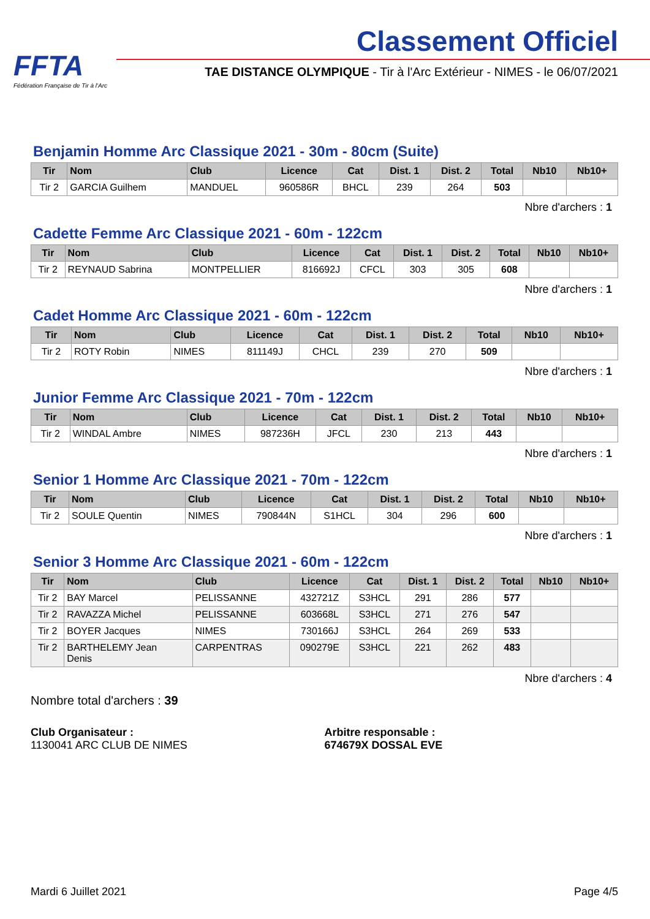FFTA
Fédération Française de Tir à l'Arc
Classement Officiel
TAE DISTANCE OLYMPIQUE - Tir à l'Arc Extérieur - NIMES - le 06/07/2021
Benjamin Homme Arc Classique 2021 - 30m - 80cm (Suite)
| Tir | Nom | Club | Licence | Cat | Dist. 1 | Dist. 2 | Total | Nb10 | Nb10+ |
| --- | --- | --- | --- | --- | --- | --- | --- | --- | --- |
| Tir 2 | GARCIA Guilhem | MANDUEL | 960586R | BHCL | 239 | 264 | 503 | | |
Nbre d'archers : 1
Cadette Femme Arc Classique 2021 - 60m - 122cm
| Tir | Nom | Club | Licence | Cat | Dist. 1 | Dist. 2 | Total | Nb10 | Nb10+ |
| --- | --- | --- | --- | --- | --- | --- | --- | --- | --- |
| Tir 2 | REYNAUD Sabrina | MONTPELLIER | 816692J | CFCL | 303 | 305 | 608 | | |
Nbre d'archers : 1
Cadet Homme Arc Classique 2021 - 60m - 122cm
| Tir | Nom | Club | Licence | Cat | Dist. 1 | Dist. 2 | Total | Nb10 | Nb10+ |
| --- | --- | --- | --- | --- | --- | --- | --- | --- | --- |
| Tir 2 | ROTY Robin | NIMES | 811149J | CHCL | 239 | 270 | 509 | | |
Nbre d'archers : 1
Junior Femme Arc Classique 2021 - 70m - 122cm
| Tir | Nom | Club | Licence | Cat | Dist. 1 | Dist. 2 | Total | Nb10 | Nb10+ |
| --- | --- | --- | --- | --- | --- | --- | --- | --- | --- |
| Tir 2 | WINDAL Ambre | NIMES | 987236H | JFCL | 230 | 213 | 443 | | |
Nbre d'archers : 1
Senior 1 Homme Arc Classique 2021 - 70m - 122cm
| Tir | Nom | Club | Licence | Cat | Dist. 1 | Dist. 2 | Total | Nb10 | Nb10+ |
| --- | --- | --- | --- | --- | --- | --- | --- | --- | --- |
| Tir 2 | SOULE Quentin | NIMES | 790844N | S1HCL | 304 | 296 | 600 | | |
Nbre d'archers : 1
Senior 3 Homme Arc Classique 2021 - 60m - 122cm
| Tir | Nom | Club | Licence | Cat | Dist. 1 | Dist. 2 | Total | Nb10 | Nb10+ |
| --- | --- | --- | --- | --- | --- | --- | --- | --- | --- |
| Tir 2 | BAY Marcel | PELISSANNE | 432721Z | S3HCL | 291 | 286 | 577 | | |
| Tir 2 | RAVAZZA Michel | PELISSANNE | 603668L | S3HCL | 271 | 276 | 547 | | |
| Tir 2 | BOYER Jacques | NIMES | 730166J | S3HCL | 264 | 269 | 533 | | |
| Tir 2 | BARTHELEMY Jean Denis | CARPENTRAS | 090279E | S3HCL | 221 | 262 | 483 | | |
Nbre d'archers : 4
Nombre total d'archers : 39
Club Organisateur :
1130041 ARC CLUB DE NIMES
Arbitre responsable :
674679X DOSSAL EVE
Mardi 6 Juillet 2021 Page 4/5